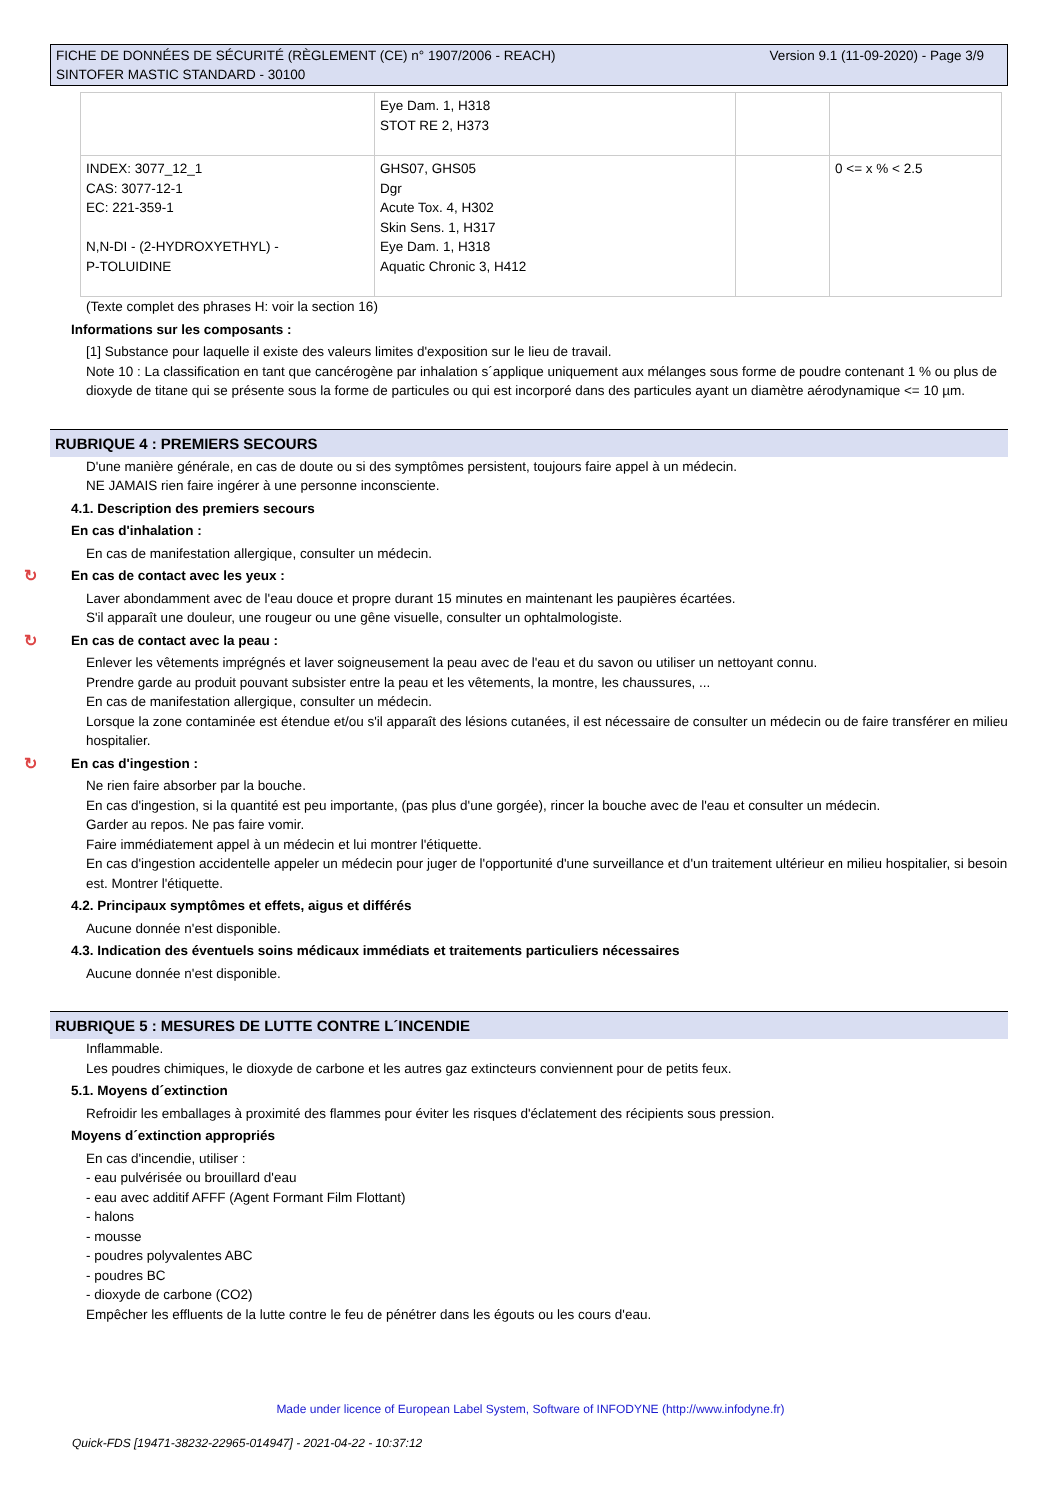Version 9.1 (11-09-2020) - Page 3/9 FICHE DE DONNÉES DE SÉCURITÉ (RÈGLEMENT (CE) n° 1907/2006 - REACH)
SINTOFER MASTIC STANDARD - 30100
| | Eye Dam. 1, H318 STOT RE 2, H373 | | |
| INDEX: 3077_12_1 CAS: 3077-12-1 EC: 221-359-1 N,N-DI - (2-HYDROXYETHYL) - P-TOLUIDINE | GHS07, GHS05 Dgr Acute Tox. 4, H302 Skin Sens. 1, H317 Eye Dam. 1, H318 Aquatic Chronic 3, H412 | | 0 <= x % < 2.5 |
(Texte complet des phrases H: voir la section 16)
Informations sur les composants :
[1] Substance pour laquelle il existe des valeurs limites d'exposition sur le lieu de travail.
Note 10 : La classification en tant que cancérogène par inhalation s´applique uniquement aux mélanges sous forme de poudre contenant 1 % ou plus de dioxyde de titane qui se présente sous la forme de particules ou qui est incorporé dans des particules ayant un diamètre aérodynamique <= 10 µm.
RUBRIQUE 4 : PREMIERS SECOURS
D'une manière générale, en cas de doute ou si des symptômes persistent, toujours faire appel à un médecin.
NE JAMAIS rien faire ingérer à une personne inconsciente.
4.1. Description des premiers secours
En cas d'inhalation :
En cas de manifestation allergique, consulter un médecin.
↻ En cas de contact avec les yeux :
Laver abondamment avec de l'eau douce et propre durant 15 minutes en maintenant les paupières écartées.
S'il apparaît une douleur, une rougeur ou une gêne visuelle, consulter un ophtalmologiste.
↻ En cas de contact avec la peau :
Enlever les vêtements imprégnés et laver soigneusement la peau avec de l'eau et du savon ou utiliser un nettoyant connu.
Prendre garde au produit pouvant subsister entre la peau et les vêtements, la montre, les chaussures, ...
En cas de manifestation allergique, consulter un médecin.
Lorsque la zone contaminée est étendue et/ou s'il apparaît des lésions cutanées, il est nécessaire de consulter un médecin ou de faire transférer en milieu hospitalier.
↻ En cas d'ingestion :
Ne rien faire absorber par la bouche.
En cas d'ingestion, si la quantité est peu importante, (pas plus d'une gorgée), rincer la bouche avec de l'eau et consulter un médecin.
Garder au repos. Ne pas faire vomir.
Faire immédiatement appel à un médecin et lui montrer l'étiquette.
En cas d'ingestion accidentelle appeler un médecin pour juger de l'opportunité d'une surveillance et d'un traitement ultérieur en milieu hospitalier, si besoin est. Montrer l'étiquette.
4.2. Principaux symptômes et effets, aigus et différés
Aucune donnée n'est disponible.
4.3. Indication des éventuels soins médicaux immédiats et traitements particuliers nécessaires
Aucune donnée n'est disponible.
RUBRIQUE 5 : MESURES DE LUTTE CONTRE L´INCENDIE
Inflammable.
Les poudres chimiques, le dioxyde de carbone et les autres gaz extincteurs conviennent pour de petits feux.
5.1. Moyens d´extinction
Refroidir les emballages à proximité des flammes pour éviter les risques d'éclatement des récipients sous pression.
Moyens d´extinction appropriés
En cas d'incendie, utiliser :
- eau pulvérisée ou brouillard d'eau
- eau avec additif AFFF (Agent Formant Film Flottant)
- halons
- mousse
- poudres polyvalentes ABC
- poudres BC
- dioxyde de carbone (CO2)
Empêcher les effluents de la lutte contre le feu de pénétrer dans les égouts ou les cours d'eau.
Made under licence of European Label System, Software of INFODYNE (http://www.infodyne.fr)
Quick-FDS [19471-38232-22965-014947] - 2021-04-22 - 10:37:12